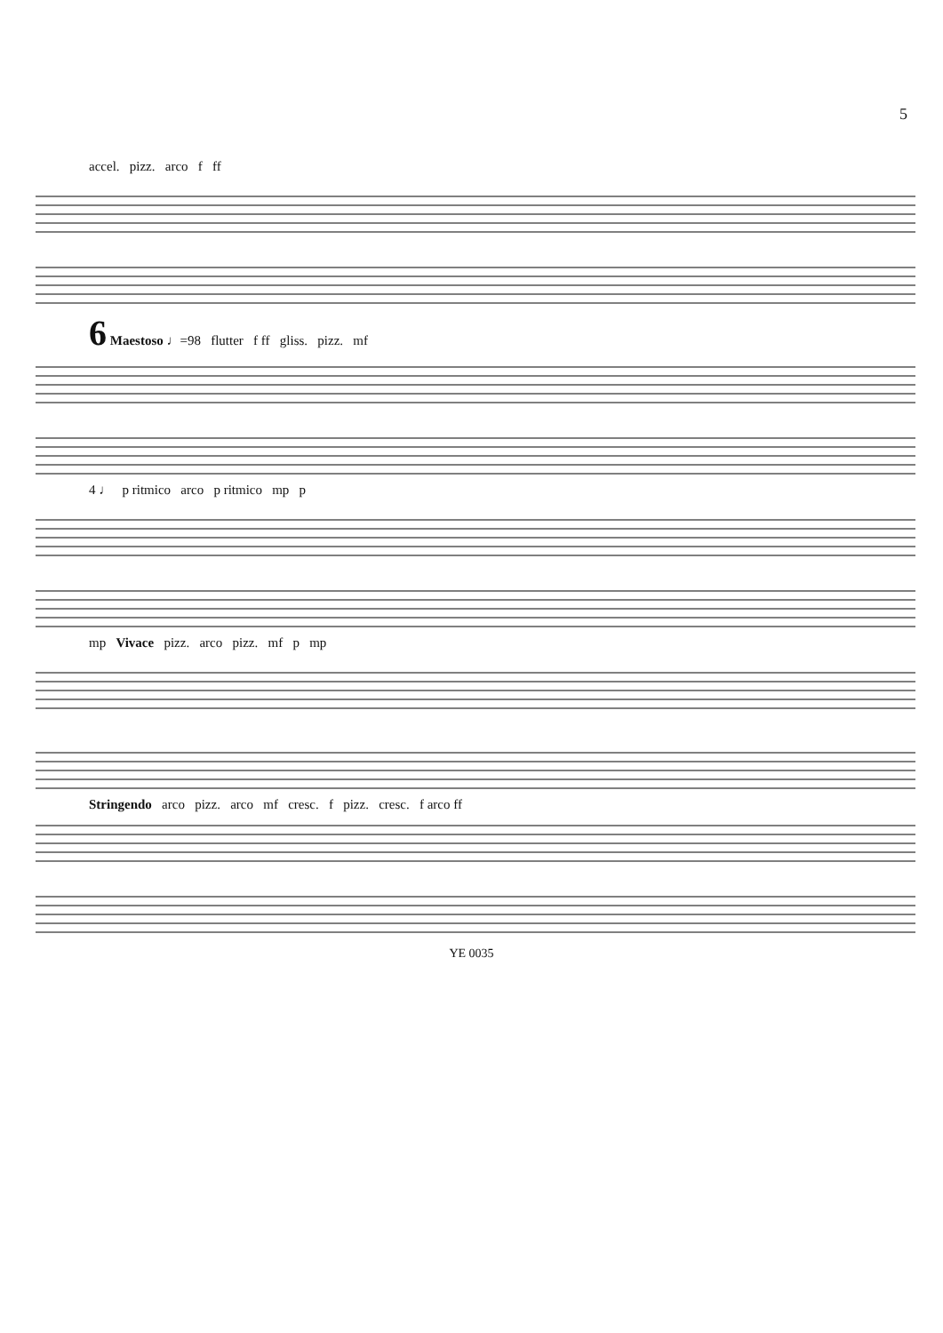5
accel. pizz. arco f ff
6 Maestoso ♩=98 flutter f ff gliss. pizz. mf
4 ♩ p ritmico arco p ritmico mp p
mp Vivace pizz. arco pizz. mf p mp
Stringendo arco pizz. arco mf cresc. f pizz. cresc. f arco ff
YE 0035